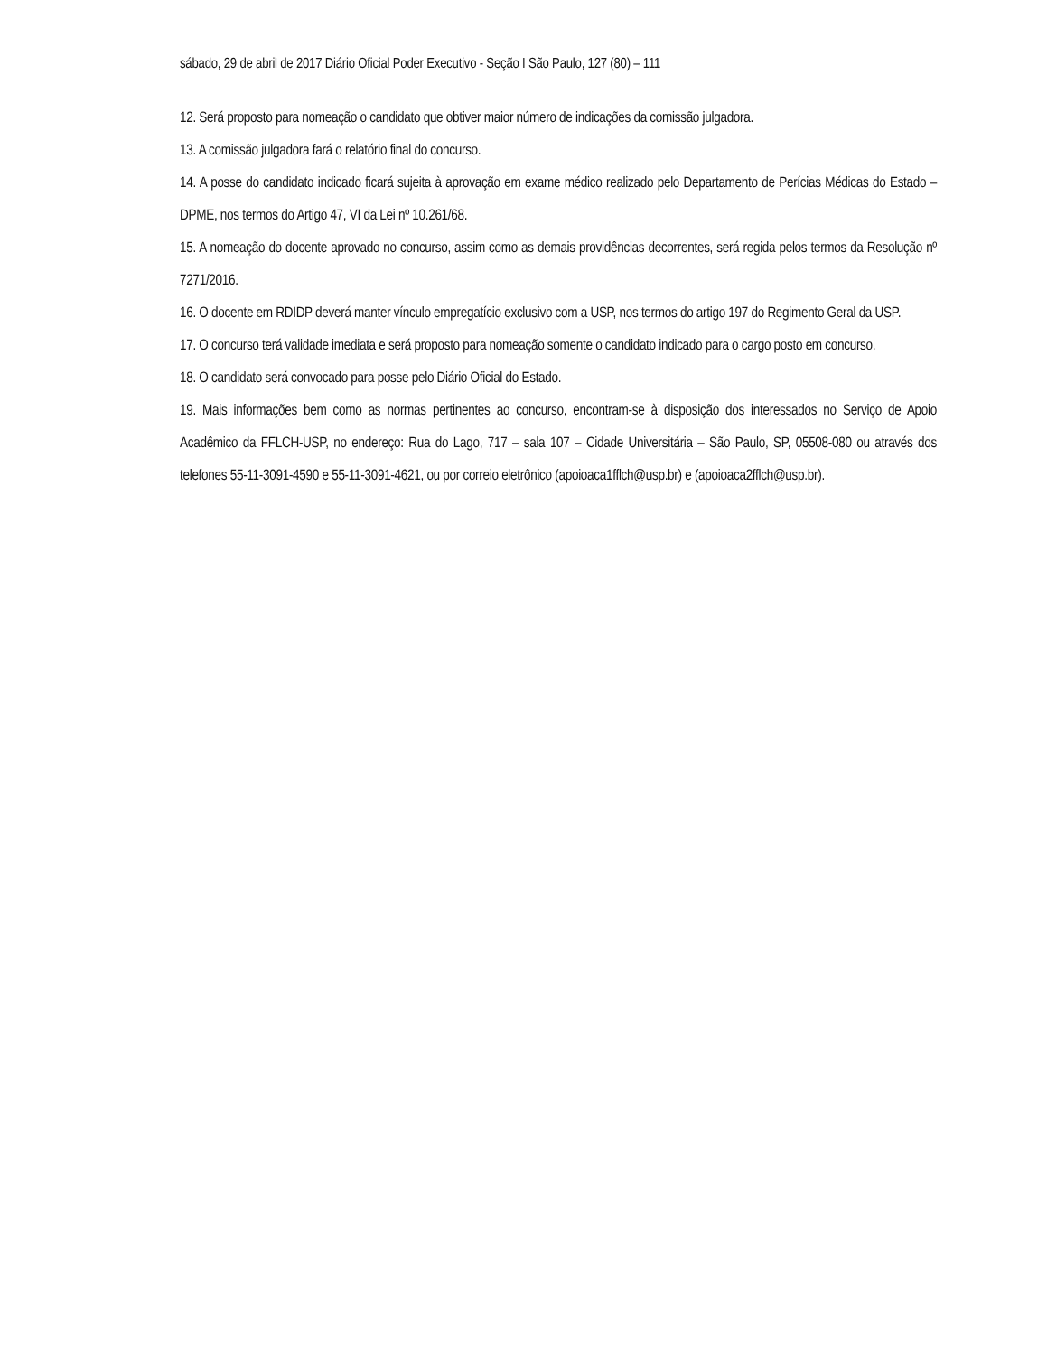sábado, 29 de abril de 2017 Diário Oficial Poder Executivo - Seção I São Paulo, 127 (80) – 111
12. Será proposto para nomeação o candidato que obtiver maior número de indicações da comissão julgadora.
13. A comissão julgadora fará o relatório final do concurso.
14. A posse do candidato indicado ficará sujeita à aprovação em exame médico realizado pelo Departamento de Perícias Médicas do Estado – DPME, nos termos do Artigo 47, VI da Lei nº 10.261/68.
15. A nomeação do docente aprovado no concurso, assim como as demais providências decorrentes, será regida pelos termos da Resolução nº 7271/2016.
16. O docente em RDIDP deverá manter vínculo empregatício exclusivo com a USP, nos termos do artigo 197 do Regimento Geral da USP.
17. O concurso terá validade imediata e será proposto para nomeação somente o candidato indicado para o cargo posto em concurso.
18. O candidato será convocado para posse pelo Diário Oficial do Estado.
19. Mais informações bem como as normas pertinentes ao concurso, encontram-se à disposição dos interessados no Serviço de Apoio Acadêmico da FFLCH-USP, no endereço: Rua do Lago, 717 – sala 107 – Cidade Universitária – São Paulo, SP, 05508-080 ou através dos telefones 55-11-3091-4590 e 55-11-3091-4621, ou por correio eletrônico (apoioaca1fflch@usp.br) e (apoioaca2fflch@usp.br).